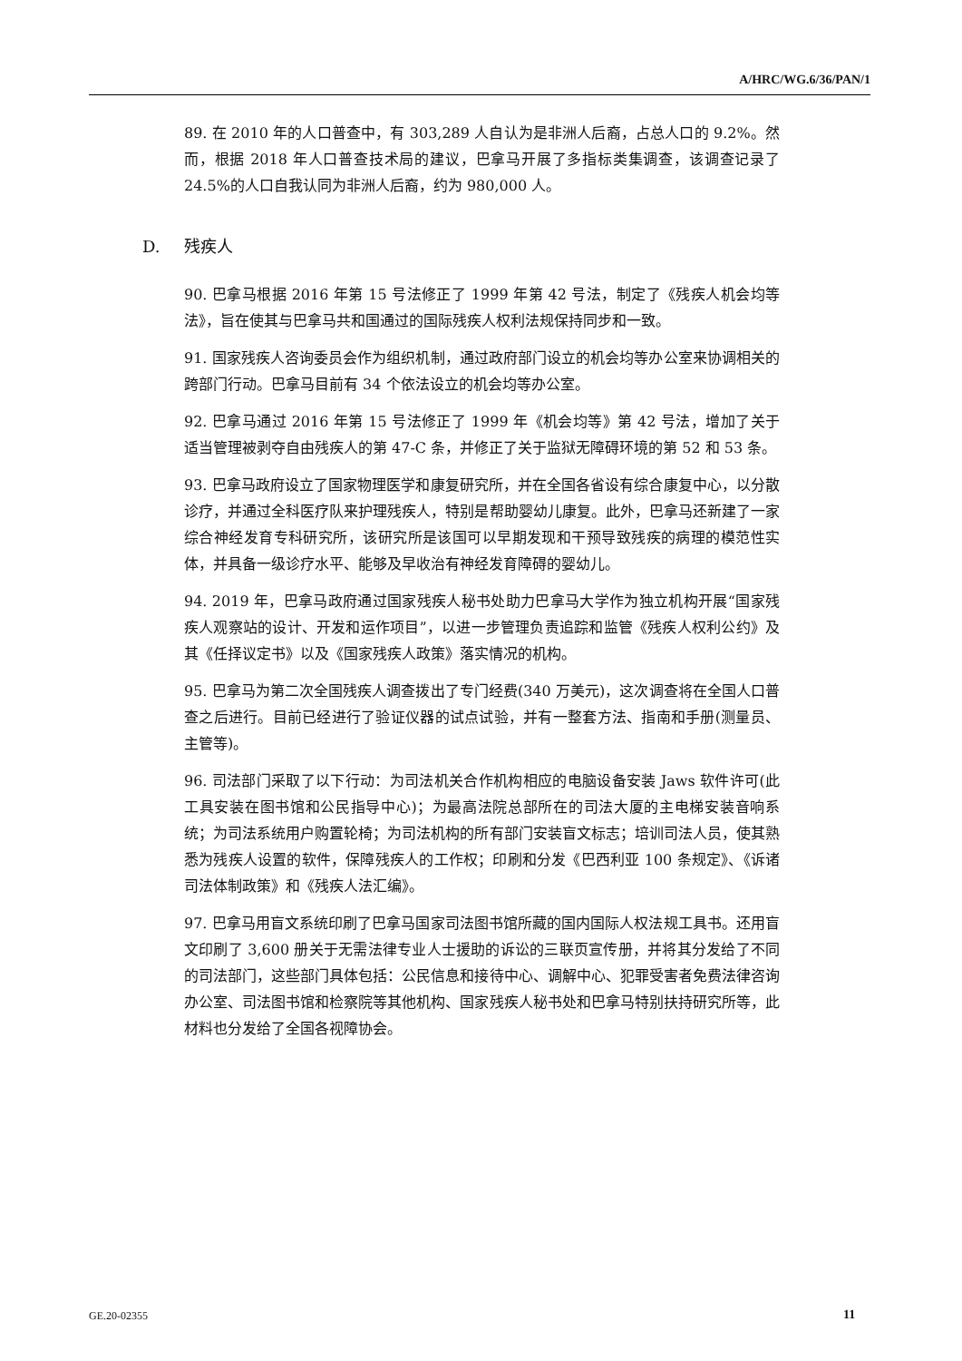A/HRC/WG.6/36/PAN/1
89. 在 2010 年的人口普查中，有 303,289 人自认为是非洲人后裔，占总人口的 9.2%。然而，根据 2018 年人口普查技术局的建议，巴拿马开展了多指标类集调查，该调查记录了 24.5%的人口自我认同为非洲人后裔，约为 980,000 人。
D. 残疾人
90. 巴拿马根据 2016 年第 15 号法修正了 1999 年第 42 号法，制定了《残疾人机会均等法》，旨在使其与巴拿马共和国通过的国际残疾人权利法规保持同步和一致。
91. 国家残疾人咨询委员会作为组织机制，通过政府部门设立的机会均等办公室来协调相关的跨部门行动。巴拿马目前有 34 个依法设立的机会均等办公室。
92. 巴拿马通过 2016 年第 15 号法修正了 1999 年《机会均等》第 42 号法，增加了关于适当管理被剥夺自由残疾人的第 47-C 条，并修正了关于监狱无障碍环境的第 52 和 53 条。
93. 巴拿马政府设立了国家物理医学和康复研究所，并在全国各省设有综合康复中心，以分散诊疗，并通过全科医疗队来护理残疾人，特别是帮助婴幼儿康复。此外，巴拿马还新建了一家综合神经发育专科研究所，该研究所是该国可以早期发现和干预导致残疾的病理的模范性实体，并具备一级诊疗水平、能够及早收治有神经发育障碍的婴幼儿。
94. 2019 年，巴拿马政府通过国家残疾人秘书处助力巴拿马大学作为独立机构开展“国家残疾人观察站的设计、开发和运作项目”，以进一步管理负责追踪和监管《残疾人权利公约》及其《任择议定书》以及《国家残疾人政策》落实情况的机构。
95. 巴拿马为第二次全国残疾人调查拨出了专门经费(340 万美元)，这次调查将在全国人口普查之后进行。目前已经进行了验证仪器的试点试验，并有一整套方法、指南和手册(测量员、主管等)。
96. 司法部门采取了以下行动：为司法机关合作机构相应的电脑设备安装 Jaws 软件许可(此工具安装在图书馆和公民指导中心)；为最高法院总部所在的司法大厦的主电梯安装音响系统；为司法系统用户购置轮椅；为司法机构的所有部门安装盲文标志；培训司法人员，使其熟悉为残疾人设置的软件，保障残疾人的工作权；印刷和分发《巴西利亚 100 条规定》、《诉诸司法体制政策》和《残疾人法汇编》。
97. 巴拿马用盲文系统印刷了巴拿马国家司法图书馆所藏的国内国际人权法规工具书。还用盲文印刷了 3,600 册关于无需法律专业人士援助的诉讼的三联页宣传册，并将其分发给了不同的司法部门，这些部门具体包括：公民信息和接待中心、调解中心、犯罪受害者免费法律咨询办公室、司法图书馆和检察院等其他机构、国家残疾人秘书处和巴拿马特别扶持研究所等，此材料也分发给了全国各视障协会。
GE.20-02355 11